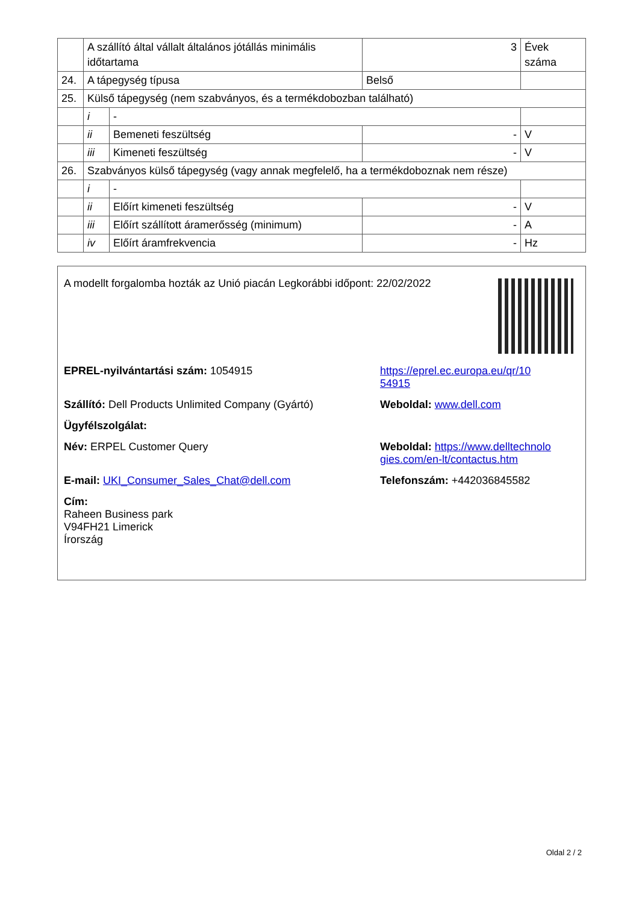| | A szállító által vállalt általános jótállás minimális időtartama | | 3 | Évek száma |
| 24. | A tápegység típusa | | Belső | |
| 25. | Külső tápegység (nem szabványos, és a termékdobozban található) | | | |
| | i | - | | |
| | ii | Bemeneti feszültség | - | V |
| | iii | Kimeneti feszültség | - | V |
| 26. | Szabványos külső tápegység (vagy annak megfelelő, ha a termékdoboznak nem része) | | | |
| | i | - | | |
| | ii | Előírt kimeneti feszültség | - | V |
| | iii | Előírt szállított áramerősség (minimum) | - | A |
| | iv | Előírt áramfrekvencia | - | Hz |
A modellt forgalomba hozták az Unió piacán Legkorábbi időpont: 22/02/2022
EPREL-nyilvántartási szám: 1054915 https://eprel.ec.europa.eu/qr/10
54915
Szállító: Dell Products Unlimited Company (Gyártó)
Weboldal: www.dell.com
Ügyfélszolgálat:
Név: ERPEL Customer Query Weboldal: https://www.delltechnolo
gies.com/en-lt/contactus.htm
E-mail: UKI_Consumer_Sales_Chat@dell.com Telefonszám: +442036845582
Cím:
Raheen Business park
V94FH21 Limerick
Írország
Oldal 2 / 2